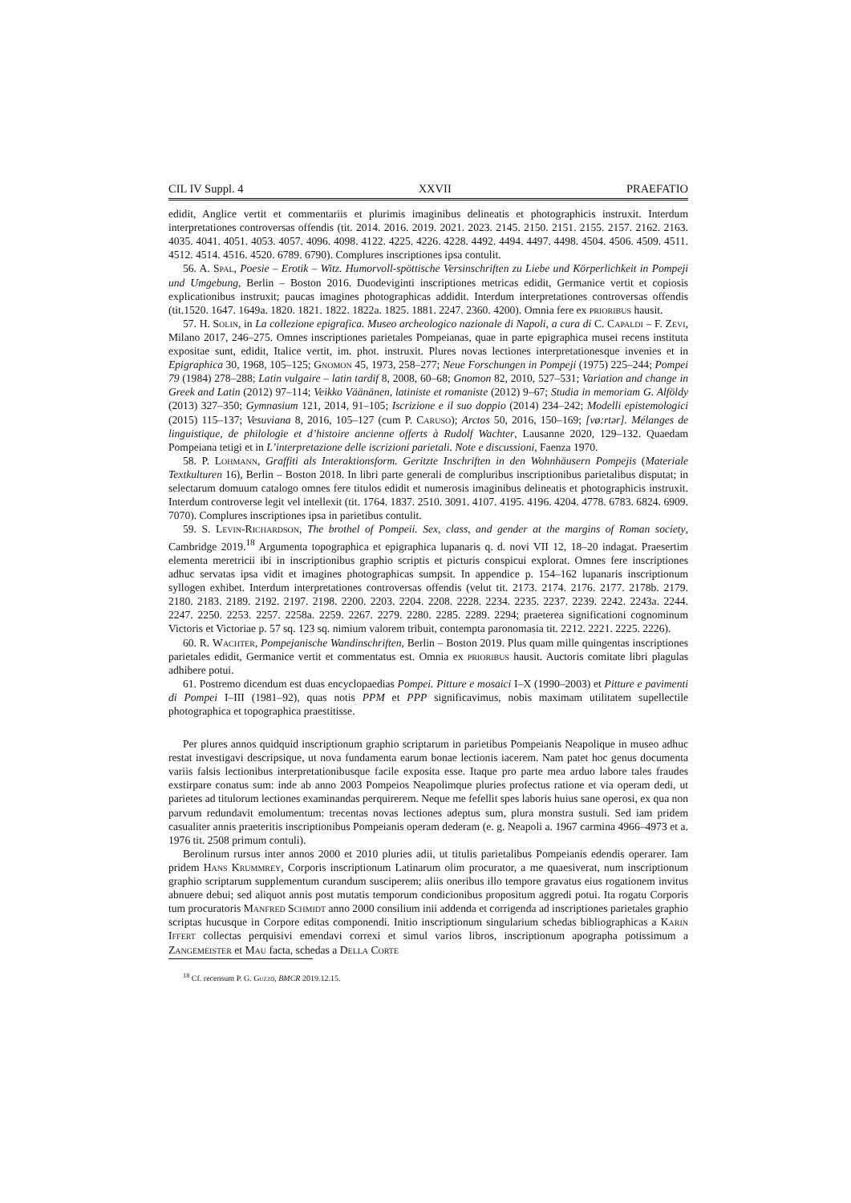CIL IV Suppl. 4 XXVII PRAEFATIO
edidit, Anglice vertit et commentariis et plurimis imaginibus delineatis et photographicis instruxit. Interdum interpretationes controversas offendis (tit. 2014. 2016. 2019. 2021. 2023. 2145. 2150. 2151. 2155. 2157. 2162. 2163. 4035. 4041. 4051. 4053. 4057. 4096. 4098. 4122. 4225. 4226. 4228. 4492. 4494. 4497. 4498. 4504. 4506. 4509. 4511. 4512. 4514. 4516. 4520. 6789. 6790). Complures inscriptiones ipsa contulit.
56. A. Spal, Poesie – Erotik – Witz. Humorvoll-spöttische Versinschriften zu Liebe und Körperlichkeit in Pompeji und Umgebung, Berlin – Boston 2016. Duodeviginti inscriptiones metricas edidit, Germanice vertit et copiosis explicationibus instruxit; paucas imagines photographicas addidit. Interdum interpretationes controversas offendis (tit.1520. 1647. 1649a. 1820. 1821. 1822. 1822a. 1825. 1881. 2247. 2360. 4200). Omnia fere ex prioribus hausit.
57. H. Solin, in La collezione epigrafica. Museo archeologico nazionale di Napoli, a cura di C. Capaldi – F. Zevi, Milano 2017, 246–275. Omnes inscriptiones parietales Pompeianas, quae in parte epigraphica musei recens instituta expositae sunt, edidit, Italice vertit, im. phot. instruxit. Plures novas lectiones interpretationesque invenies et in Epigraphica 30, 1968, 105–125; Gnomon 45, 1973, 258–277; Neue Forschungen in Pompeji (1975) 225–244; Pompei 79 (1984) 278–288; Latin vulgaire – latin tardif 8, 2008, 60–68; Gnomon 82, 2010, 527–531; Variation and change in Greek and Latin (2012) 97–114; Veikko Väänänen, latiniste et romaniste (2012) 9–67; Studia in memoriam G. Alföldy (2013) 327–350; Gymnasium 121, 2014, 91–105; Iscrizione e il suo doppio (2014) 234–242; Modelli epistemologici (2015) 115–137; Vesuviana 8, 2016, 105–127 (cum P. Caruso); Arctos 50, 2016, 150–169; [vø:rtər]. Mélanges de linguistique, de philologie et d’histoire ancienne offerts à Rudolf Wachter, Lausanne 2020, 129–132. Quaedam Pompeiana tetigi et in L’interpretazione delle iscrizioni parietali. Note e discussioni, Faenza 1970.
58. P. Lohmann, Graffiti als Interaktionsform. Geritzte Inschriften in den Wohnhäusern Pompejis (Materiale Textkulturen 16), Berlin – Boston 2018. In libri parte generali de compluribus inscriptionibus parietalibus disputat; in selectarum domuum catalogo omnes fere titulos edidit et numerosis imaginibus delineatis et photographicis instruxit. Interdum controverse legit vel intellexit (tit. 1764. 1837. 2510. 3091. 4107. 4195. 4196. 4204. 4778. 6783. 6824. 6909. 7070). Complures inscriptiones ipsa in parietibus contulit.
59. S. Levin-Richardson, The brothel of Pompeii. Sex, class, and gender at the margins of Roman society, Cambridge 2019.<sup>18</sup> Argumenta topographica et epigraphica lupanaris q. d. novi VII 12, 18–20 indagat. Praesertim elementa meretricii ibi in inscriptionibus graphio scriptis et picturis conspicui explorat. Omnes fere inscriptiones adhuc servatas ipsa vidit et imagines photographicas sumpsit. In appendice p. 154–162 lupanaris inscriptionum syllogen exhibet. Interdum interpretationes controversas offendis (velut tit. 2173. 2174. 2176. 2177. 2178b. 2179. 2180. 2183. 2189. 2192. 2197. 2198. 2200. 2203. 2204. 2208. 2228. 2234. 2235. 2237. 2239. 2242. 2243a. 2244. 2247. 2250. 2253. 2257. 2258a. 2259. 2267. 2279. 2280. 2285. 2289. 2294; praeterea significationi cognominum Victoris et Victoriae p. 57 sq. 123 sq. nimium valorem tribuit, contempta paronomasia tit. 2212. 2221. 2225. 2226).
60. R. Wachter, Pompejanische Wandinschriften, Berlin – Boston 2019. Plus quam mille quingentas inscriptiones parietales edidit, Germanice vertit et commentatus est. Omnia ex prioribus hausit. Auctoris comitate libri plagulas adhibere potui.
61. Postremo dicendum est duas encyclopaedias Pompei. Pitture e mosaici I–X (1990–2003) et Pitture e pavimenti di Pompei I–III (1981–92), quas notis PPM et PPP significavimus, nobis maximam utilitatem supellectile photographica et topographica praestitisse.
Per plures annos quidquid inscriptionum graphio scriptarum in parietibus Pompeianis Neapolique in museo adhuc restat investigavi descripsique, ut nova fundamenta earum bonae lectionis iacerem. Nam patet hoc genus documenta variis falsis lectionibus interpretationibusque facile exposita esse. Itaque pro parte mea arduo labore tales fraudes exstirpare conatus sum: inde ab anno 2003 Pompeios Neapolimque pluries profectus ratione et via operam dedi, ut parietes ad titulorum lectiones examinandas perquirerem. Neque me fefellit spes laboris huius sane operosi, ex qua non parvum redundavit emolumentum: trecentas novas lectiones adeptus sum, plura monstra sustuli. Sed iam pridem casualiter annis praeteritis inscriptionibus Pompeianis operam dederam (e. g. Neapoli a. 1967 carmina 4966–4973 et a. 1976 tit. 2508 primum contuli).
Berolinum rursus inter annos 2000 et 2010 pluries adii, ut titulis parietalibus Pompeianis edendis operarer. Iam pridem Hans Krummrey, Corporis inscriptionum Latinarum olim procurator, a me quaesiverat, num inscriptionum graphio scriptarum supplementum curandum susciperem; aliis oneribus illo tempore gravatus eius rogationem invitus abnuere debui; sed aliquot annis post mutatis temporum condicionibus propositum aggredi potui. Ita rogatu Corporis tum procuratoris Manfred Schmidt anno 2000 consilium inii addenda et corrigenda ad inscriptiones parietales graphio scriptas hucusque in Corpore editas componendi. Initio inscriptionum singularium schedas bibliographicas a Karin Iffert collectas perquisivi emendavi correxi et simul varios libros, inscriptionum apographa potissimum a Zangemeister et Mau facta, schedas a Della Corte
<sup>18</sup> Cf. recensum P. G. Guzzo, BMCR 2019.12.15.